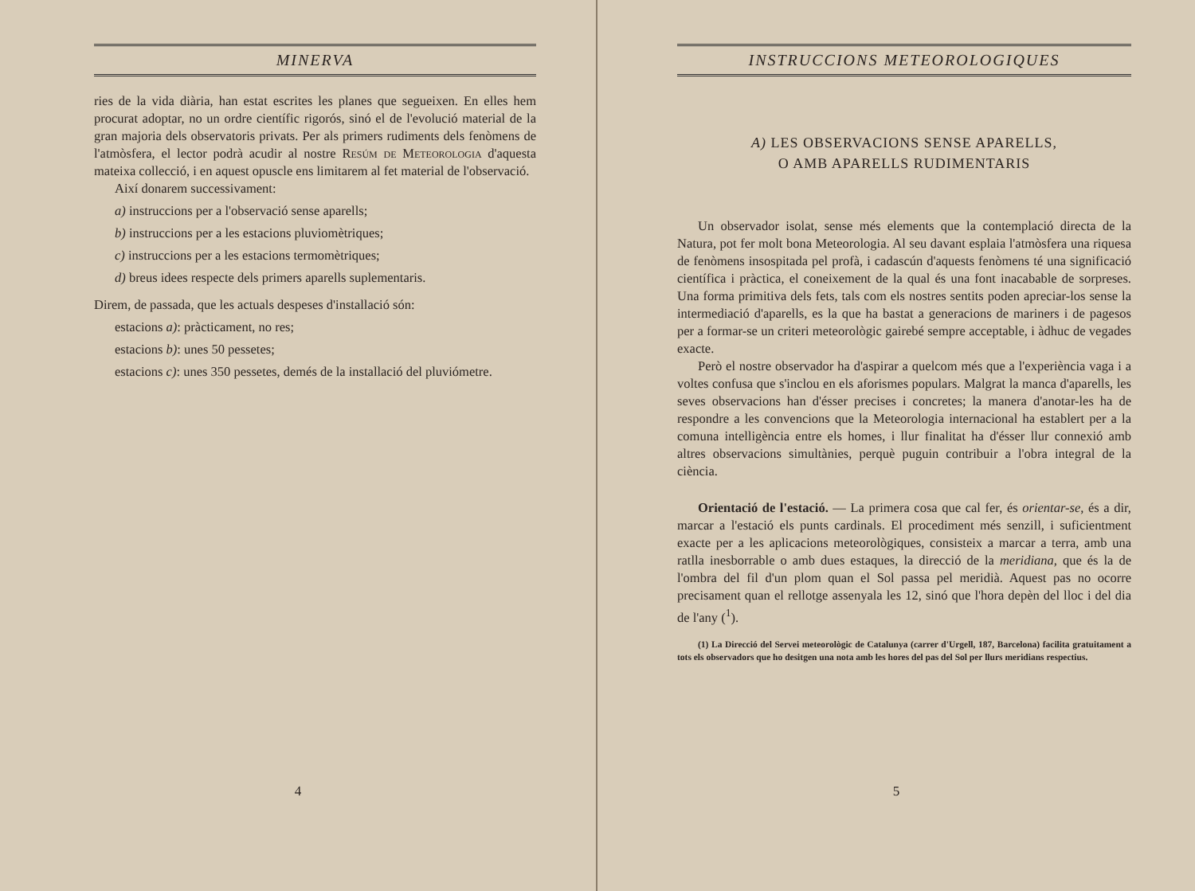MINERVA
ries de la vida diària, han estat escrites les planes que segueixen. En elles hem procurat adoptar, no un ordre científic rigorós, sinó el de l'evolució material de la gran majoria dels observatoris privats. Per als primers rudiments dels fenòmens de l'atmòsfera, el lector podrà acudir al nostre Resúm de Meteorologia d'aquesta mateixa collecció, i en aquest opuscle ens limitarem al fet material de l'observació.
Així donarem successivament:
a) instruccions per a l'observació sense aparells;
b) instruccions per a les estacions pluviomètriques;
c) instruccions per a les estacions termomètriques;
d) breus idees respecte dels primers aparells suplementaris.
Direm, de passada, que les actuals despeses d'installació són:
estacions a): pràcticament, no res;
estacions b): unes 50 pessetes;
estacions c): unes 350 pessetes, demés de la installació del pluviómetre.
4
INSTRUCCIONS METEOROLOGIQUES
A) LES OBSERVACIONS SENSE APARELLS,
O AMB APARELLS RUDIMENTARIS
Un observador isolat, sense més elements que la contemplació directa de la Natura, pot fer molt bona Meteorologia. Al seu davant esplaia l'atmòsfera una riquesa de fenòmens insospitada pel profà, i cadascún d'aquests fenòmens té una significació científica i pràctica, el coneixement de la qual és una font inacabable de sorpreses. Una forma primitiva dels fets, tals com els nostres sentits poden apreciar-los sense la intermediació d'aparells, es la que ha bastat a generacions de mariners i de pagesos per a formar-se un criteri meteorològic gairebé sempre acceptable, i àdhuc de vegades exacte.
Però el nostre observador ha d'aspirar a quelcom més que a l'experiència vaga i a voltes confusa que s'inclou en els aforismes populars. Malgrat la manca d'aparells, les seves observacions han d'ésser precises i concretes; la manera d'anotar-les ha de respondre a les convencions que la Meteorologia internacional ha establert per a la comuna intelligència entre els homes, i llur finalitat ha d'ésser llur connexió amb altres observacions simultànies, perquè puguin contribuir a l'obra integral de la ciència.
Orientació de l'estació. — La primera cosa que cal fer, és orientar-se, és a dir, marcar a l'estació els punts cardinals. El procediment més senzill, i suficientment exacte per a les aplicacions meteorològiques, consisteix a marcar a terra, amb una ratlla inesborrable o amb dues estaques, la direcció de la meridiana, que és la de l'ombra del fil d'un plom quan el Sol passa pel meridià. Aquest pas no ocorre precisament quan el rellotge assenyala les 12, sinó que l'hora depèn del lloc i del dia de l'any (<sup>1</sup>).
(1) La Direcció del Servei meteorològic de Catalunya (carrer d'Urgell, 187, Barcelona) facilita gratuitament a tots els observadors que ho desitgen una nota amb les hores del pas del Sol per llurs meridians respectius.
5